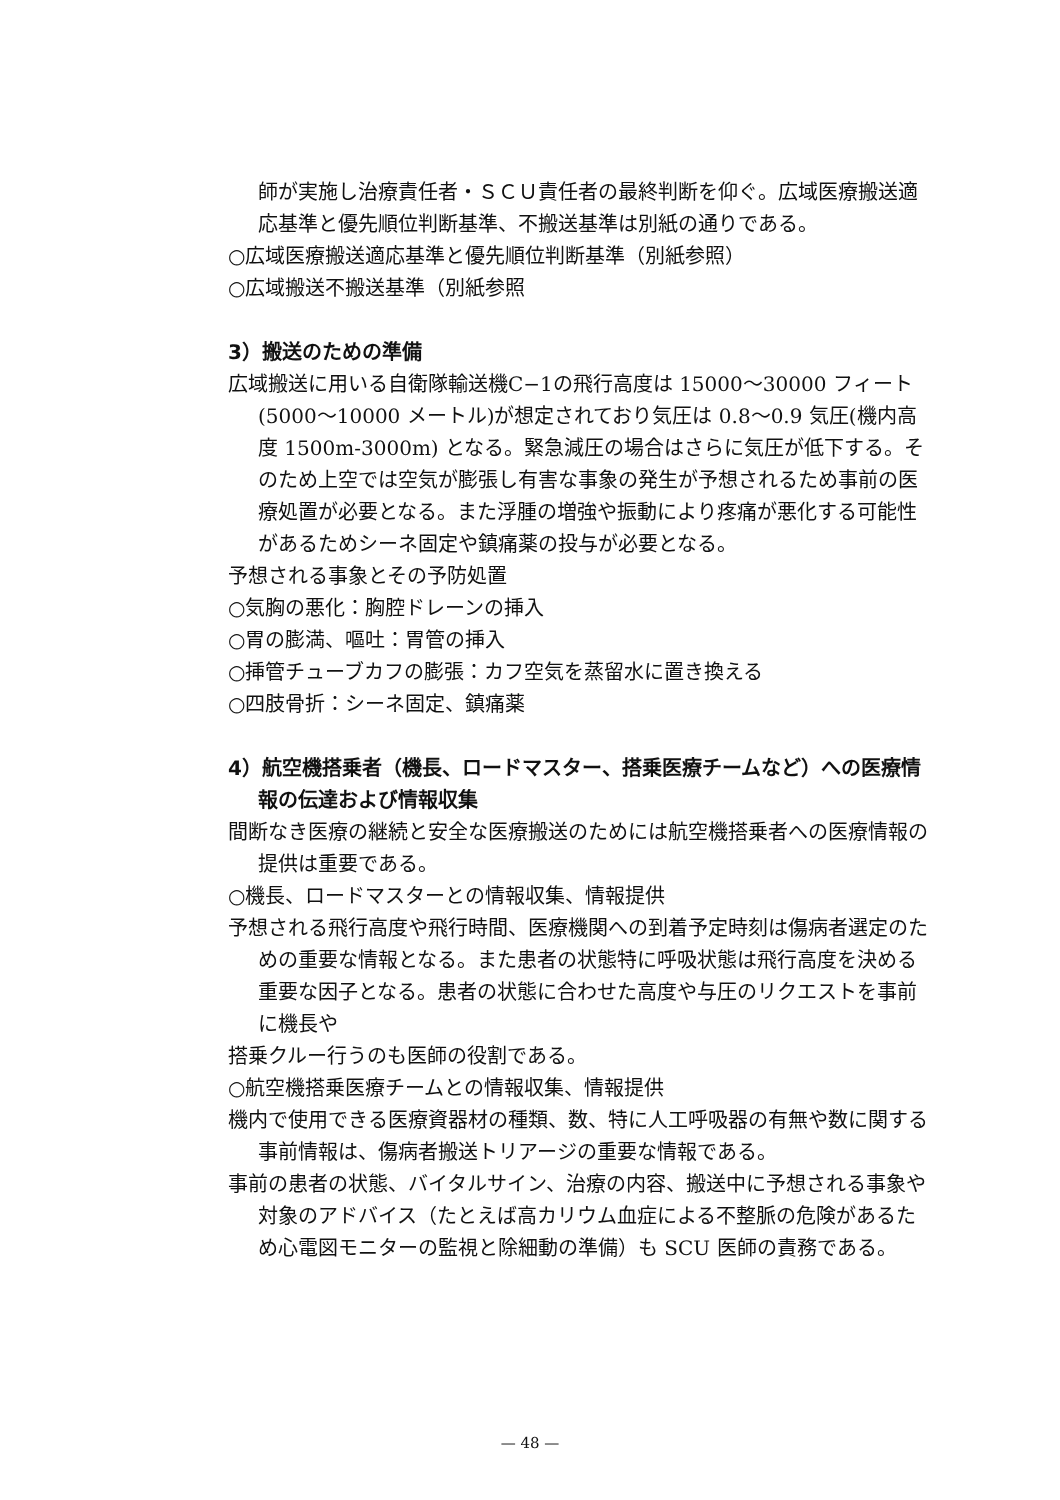師が実施し治療責任者・ＳＣＵ責任者の最終判断を仰ぐ。広域医療搬送適応基準と優先順位判断基準、不搬送基準は別紙の通りである。
○広域医療搬送適応基準と優先順位判断基準（別紙参照）
○広域搬送不搬送基準（別紙参照
3）搬送のための準備
広域搬送に用いる自衛隊輸送機C−1の飛行高度は 15000〜30000 フィート(5000〜10000 メートル)が想定されており気圧は 0.8〜0.9 気圧(機内高度 1500m-3000m) となる。緊急減圧の場合はさらに気圧が低下する。そのため上空では空気が膨張し有害な事象の発生が予想されるため事前の医療処置が必要となる。また浮腫の増強や振動により疼痛が悪化する可能性があるためシーネ固定や鎮痛薬の投与が必要となる。
予想される事象とその予防処置
○気胸の悪化：胸腔ドレーンの挿入
○胃の膨満、嘔吐：胃管の挿入
○挿管チューブカフの膨張：カフ空気を蒸留水に置き換える
○四肢骨折：シーネ固定、鎮痛薬
4）航空機搭乗者（機長、ロードマスター、搭乗医療チームなど）への医療情報の伝達および情報収集
間断なき医療の継続と安全な医療搬送のためには航空機搭乗者への医療情報の提供は重要である。
○機長、ロードマスターとの情報収集、情報提供
予想される飛行高度や飛行時間、医療機関への到着予定時刻は傷病者選定のための重要な情報となる。また患者の状態特に呼吸状態は飛行高度を決める重要な因子となる。患者の状態に合わせた高度や与圧のリクエストを事前に機長や
搭乗クルー行うのも医師の役割である。
○航空機搭乗医療チームとの情報収集、情報提供
機内で使用できる医療資器材の種類、数、特に人工呼吸器の有無や数に関する事前情報は、傷病者搬送トリアージの重要な情報である。
事前の患者の状態、バイタルサイン、治療の内容、搬送中に予想される事象や対象のアドバイス（たとえば高カリウム血症による不整脈の危険があるため心電図モニターの監視と除細動の準備）も SCU 医師の責務である。
— 48 —